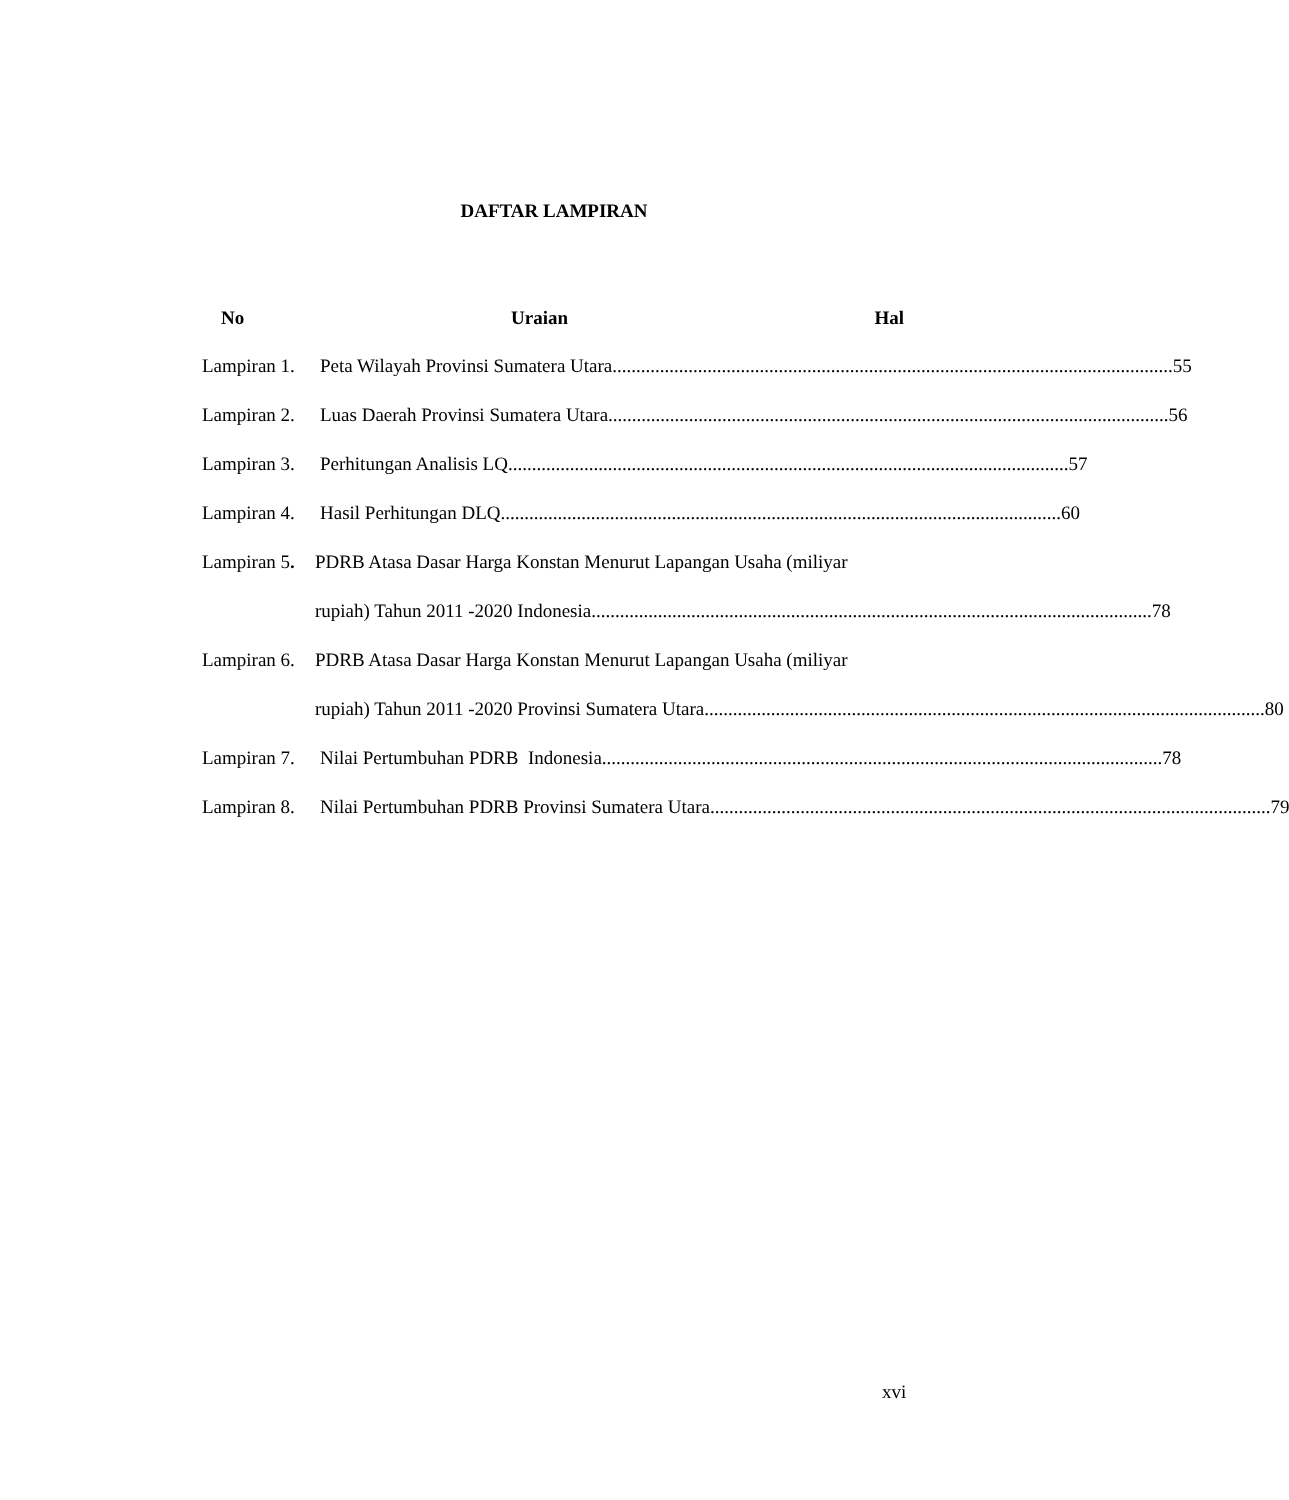DAFTAR LAMPIRAN
No Uraian Hal
Lampiran 1. Peta Wilayah Provinsi Sumatera Utara 55
Lampiran 2. Luas Daerah Provinsi Sumatera Utara 56
Lampiran 3. Perhitungan Analisis LQ 57
Lampiran 4. Hasil Perhitungan DLQ 60
Lampiran 5. PDRB Atasa Dasar Harga Konstan Menurut Lapangan Usaha (miliyar
rupiah) Tahun 2011 -2020 Indonesia 78
Lampiran 6. PDRB Atasa Dasar Harga Konstan Menurut Lapangan Usaha (miliyar
rupiah) Tahun 2011 -2020 Provinsi Sumatera Utara 80
Lampiran 7. Nilai Pertumbuhan PDRB Indonesia 78
Lampiran 8. Nilai Pertumbuhan PDRB Provinsi Sumatera Utara 79
xvi